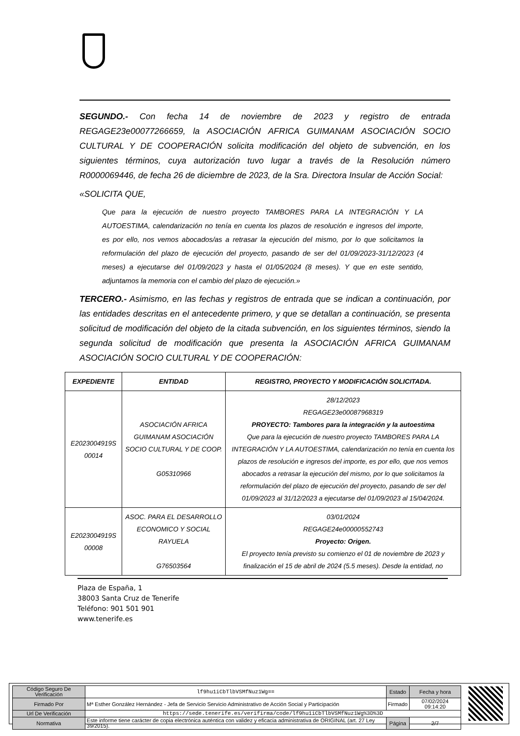SEGUNDO.- Con fecha 14 de noviembre de 2023 y registro de entrada REGAGE23e00077266659, la ASOCIACIÓN AFRICA GUIMANAM ASOCIACIÓN SOCIO CULTURAL Y DE COOPERACIÓN solicita modificación del objeto de subvención, en los siguientes términos, cuya autorización tuvo lugar a través de la Resolución número R0000069446, de fecha 26 de diciembre de 2023, de la Sra. Directora Insular de Acción Social:
«SOLICITA QUE,
Que para la ejecución de nuestro proyecto TAMBORES PARA LA INTEGRACIÓN Y LA AUTOESTIMA, calendarización no tenía en cuenta los plazos de resolución e ingresos del importe, es por ello, nos vemos abocados/as a retrasar la ejecución del mismo, por lo que solicitamos la reformulación del plazo de ejecución del proyecto, pasando de ser del 01/09/2023-31/12/2023 (4 meses) a ejecutarse del 01/09/2023 y hasta el 01/05/2024 (8 meses). Y que en este sentido, adjuntamos la memoria con el cambio del plazo de ejecución.»
TERCERO.- Asimismo, en las fechas y registros de entrada que se indican a continuación, por las entidades descritas en el antecedente primero, y que se detallan a continuación, se presenta solicitud de modificación del objeto de la citada subvención, en los siguientes términos, siendo la segunda solicitud de modificación que presenta la ASOCIACIÓN AFRICA GUIMANAM ASOCIACIÓN SOCIO CULTURAL Y DE COOPERACIÓN:
| EXPEDIENTE | ENTIDAD | REGISTRO, PROYECTO Y MODIFICACIÓN SOLICITADA. |
| --- | --- | --- |
| E2023004919S 00014 | ASOCIACIÓN AFRICA GUIMANAM ASOCIACIÓN SOCIO CULTURAL Y DE COOP. G05310966 | 28/12/2023 REGAGE23e00087968319 PROYECTO: Tambores para la integración y la autoestima Que para la ejecución de nuestro proyecto TAMBORES PARA LA INTEGRACIÓN Y LA AUTOESTIMA, calendarización no tenía en cuenta los plazos de resolución e ingresos del importe, es por ello, que nos vemos abocados a retrasar la ejecución del mismo, por lo que solicitamos la reformulación del plazo de ejecución del proyecto, pasando de ser del 01/09/2023 al 31/12/2023 a ejecutarse del 01/09/2023 al 15/04/2024. |
| E2023004919S 00008 | ASOC. PARA EL DESARROLLO ECONOMICO Y SOCIAL RAYUELA G76503564 | 03/01/2024 REGAGE24e00000552743 Proyecto: Origen. El proyecto tenía previsto su comienzo el 01 de noviembre de 2023 y finalización el 15 de abril de 2024 (5.5 meses). Desde la entidad, no |
Plaza de España, 1
38003 Santa Cruz de Tenerife
Teléfono: 901 501 901
www.tenerife.es
| Código Seguro De Verificación | lf9hu1iCbTlbVSMfNuz1Wg== | Estado | Fecha y hora |
| Firmado Por | Mª Esther González Hernández - Jefa de Servicio Servicio Administrativo de Acción Social y Participación | Firmado | 07/02/2024 09:14:20 |
| Url De Verificación | https://sede.tenerife.es/verifirma/code/lf9hu1iCbTlbVSMfNuz1Wg%3D%3D | | |
| Normativa | Este informe tiene carácter de copia electrónica auténtica con validez y eficacia administrativa de ORIGINAL (art. 27 Ley 39/2015). | Página | 2/7 |